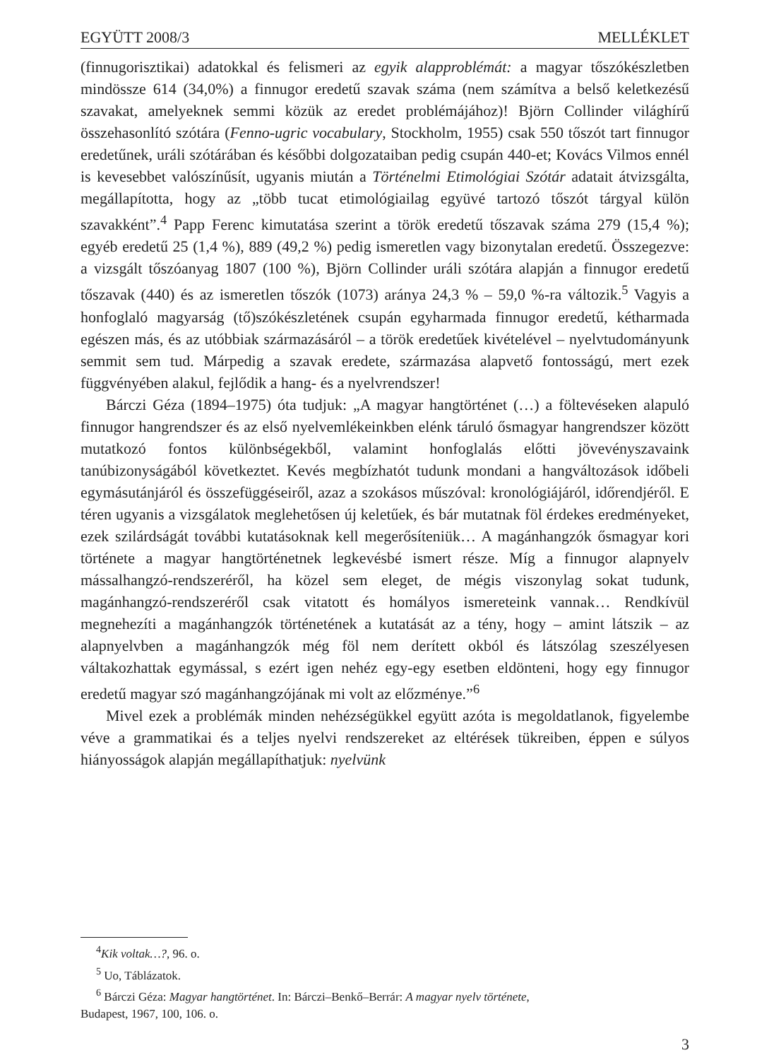EGYÜTT 2008/3 MELLÉKLET
(finnugorisztikai) adatokkal és felismeri az egyik alapproblémát: a magyar tőszókészletben mindössze 614 (34,0%) a finnugor eredetű szavak száma (nem számítva a belső keletkezésű szavakat, amelyeknek semmi közük az eredet problémájához)! Björn Collinder világhírű összehasonlító szótára (Fenno-ugric vocabulary, Stockholm, 1955) csak 550 tőszót tart finnugor eredetűnek, uráli szótárában és későbbi dolgozataiban pedig csupán 440-et; Kovács Vilmos ennél is kevesebbet valószínűsít, ugyanis miután a Történelmi Etimológiai Szótár adatait átvizsgálta, megállapította, hogy az „több tucat etimológiailag együvé tartozó tőszót tárgyal külön szavakként”.<sup>4</sup> Papp Ferenc kimutatása szerint a török eredetű tőszavak száma 279 (15,4 %); egyéb eredetű 25 (1,4 %), 889 (49,2 %) pedig ismeretlen vagy bizonytalan eredetű. Összegezve: a vizsgált tőszóanyag 1807 (100 %), Björn Collinder uráli szótára alapján a finnugor eredetű tőszavak (440) és az ismeretlen tőszók (1073) aránya 24,3 % – 59,0 %-ra változik.<sup>5</sup> Vagyis a honfoglaló magyarság (tő)szókészletének csupán egyharmada finnugor eredetű, kétharmada egészen más, és az utóbbiak származásáról – a török eredetűek kivételével – nyelvtudományunk semmit sem tud. Márpedig a szavak eredete, származása alapvető fontosságú, mert ezek függvényében alakul, fejlődik a hang- és a nyelvrendszer!
Bárczi Géza (1894–1975) óta tudjuk: „A magyar hangtörténet (…) a föltevéseken alapuló finnugor hangrendszer és az első nyelvemlékeinkben elénk táruló ősmagyar hangrendszer között mutatkozó fontos különbségekből, valamint honfoglalás előtti jövevényszavaink tanúbizonyságából következtet. Kevés megbízhatót tudunk mondani a hangváltozások időbeli egymásutánjáról és összefüggéseiről, azaz a szokásos műszóval: kronológiájáról, időrendjéről. E téren ugyanis a vizsgálatok meglehetősen új keletűek, és bár mutatnak föl érdekes eredményeket, ezek szilárdságát további kutatásoknak kell megerősíteniük… A magánhangzók ősmagyar kori története a magyar hangtörténetnek legkevésbé ismert része. Míg a finnugor alapnyelv mássalhangzó-rendszeréről, ha közel sem eleget, de mégis viszonylag sokat tudunk, magánhangzó-rendszeréről csak vitatott és homályos ismereteink vannak… Rendkívül megnehezíti a magánhangzók történetének a kutatását az a tény, hogy – amint látszik – az alapnyelvben a magánhangzók még föl nem derített okból és látszólag szeszélyesen váltakozhattak egymással, s ezért igen nehéz egy-egy esetben eldönteni, hogy egy finnugor eredetű magyar szó magánhangzójának mi volt az előzménye.”<sup>6</sup>
Mivel ezek a problémák minden nehézségükkel együtt azóta is megoldatlanok, figyelembe véve a grammatikai és a teljes nyelvi rendszereket az eltérések tükreiben, éppen e súlyos hiányosságok alapján megállapíthatjuk: nyelvünk
<sup>4</sup> Kik voltak…?, 96. o.
<sup>5</sup> Uo, Táblázatok.
<sup>6</sup> Bárczi Géza: Magyar hangtörténet. In: Bárczi–Benkő–Berrár: A magyar nyelv története,
Budapest, 1967, 100, 106. o.
3